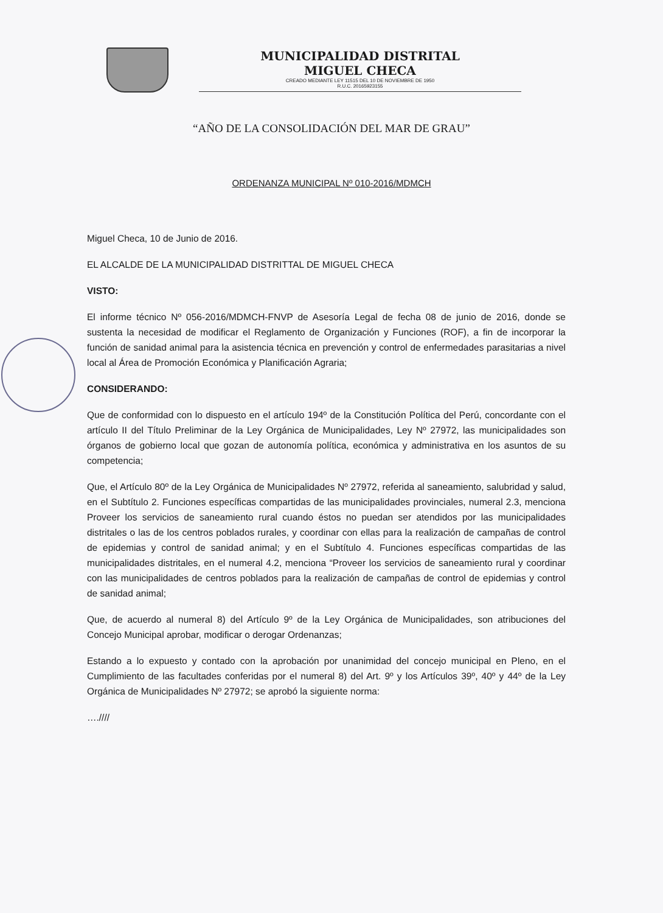MUNICIPALIDAD DISTRITAL
MIGUEL CHECA
CREADO MEDIANTE LEY 11515 DEL 10 DE NOVIEMBRE DE 1950
R.U.C. 20165923155
“AÑO DE LA CONSOLIDACIÓN DEL MAR DE GRAU”
ORDENANZA MUNICIPAL Nº 010-2016/MDMCH
Miguel Checa, 10 de Junio de 2016.
EL ALCALDE DE LA MUNICIPALIDAD DISTRITTAL DE MIGUEL CHECA
VISTO:
El informe técnico Nº 056-2016/MDMCH-FNVP de Asesoría Legal de fecha 08 de junio de 2016, donde se sustenta la necesidad de modificar el Reglamento de Organización y Funciones (ROF), a fin de incorporar la función de sanidad animal para la asistencia técnica en prevención y control de enfermedades parasitarias a nivel local al Área de Promoción Económica y Planificación Agraria;
CONSIDERANDO:
Que de conformidad con lo dispuesto en el artículo 194º de la Constitución Política del Perú, concordante con el artículo II del Título Preliminar de la Ley Orgánica de Municipalidades, Ley Nº 27972, las municipalidades son órganos de gobierno local que gozan de autonomía política, económica y administrativa en los asuntos de su competencia;
Que, el Artículo 80º de la Ley Orgánica de Municipalidades Nº 27972, referida al saneamiento, salubridad y salud, en el Subtítulo 2. Funciones específicas compartidas de las municipalidades provinciales, numeral 2.3, menciona Proveer los servicios de saneamiento rural cuando éstos no puedan ser atendidos por las municipalidades distritales o las de los centros poblados rurales, y coordinar con ellas para la realización de campañas de control de epidemias y control de sanidad animal; y en el Subtítulo 4. Funciones específicas compartidas de las municipalidades distritales, en el numeral 4.2, menciona “Proveer los servicios de saneamiento rural y coordinar con las municipalidades de centros poblados para la realización de campañas de control de epidemias y control de sanidad animal;
Que, de acuerdo al numeral 8) del Artículo 9º de la Ley Orgánica de Municipalidades, son atribuciones del Concejo Municipal aprobar, modificar o derogar Ordenanzas;
Estando a lo expuesto y contado con la aprobación por unanimidad del concejo municipal en Pleno, en el Cumplimiento de las facultades conferidas por el numeral 8) del Art. 9º y los Artículos 39º, 40º y 44º de la Ley Orgánica de Municipalidades Nº 27972; se aprobó la siguiente norma:
….////